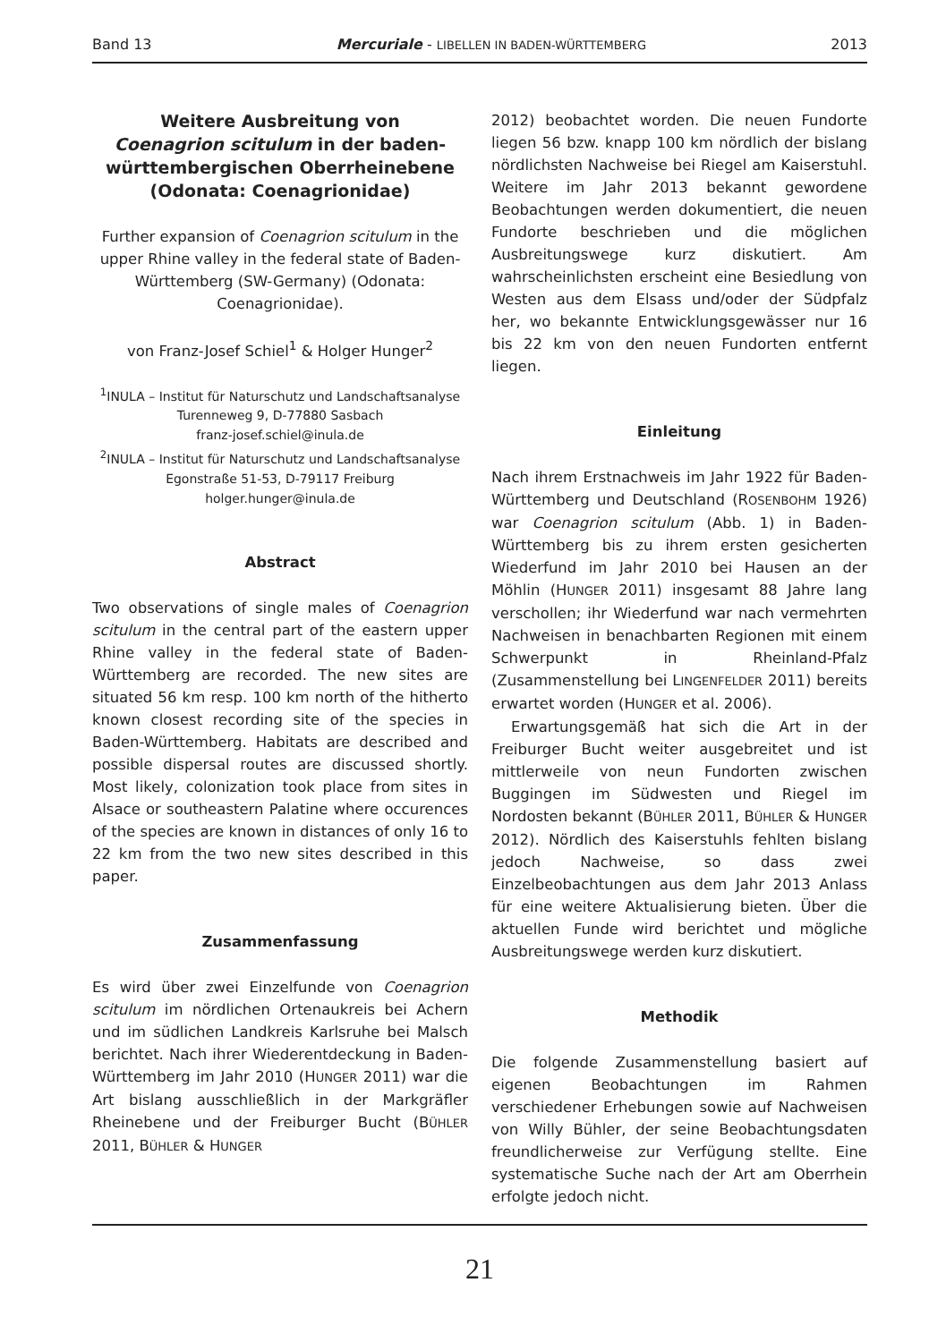Band 13 Mercuriale - LIBELLEN IN BADEN-WÜRTTEMBERG 2013
Weitere Ausbreitung von
Coenagrion scitulum in der baden-württembergischen Oberrheinebene (Odonata: Coenagrionidae)
Further expansion of Coenagrion scitulum in the upper Rhine valley in the federal state of Baden-Württemberg (SW-Germany) (Odonata: Coenagrionidae).
von Franz-Josef Schiel<sup>1</sup> & Holger Hunger<sup>2</sup>
<sup>1</sup> INULA – Institut für Naturschutz und Landschaftsanalyse
Turenneweg 9, D-77880 Sasbach
franz-josef.schiel@inula.de
<sup>2</sup> INULA – Institut für Naturschutz und Landschaftsanalyse
Egonstraße 51-53, D-79117 Freiburg
holger.hunger@inula.de
Abstract
Two observations of single males of Coenagrion scitulum in the central part of the eastern upper Rhine valley in the federal state of Baden-Württemberg are recorded. The new sites are situated 56 km resp. 100 km north of the hitherto known closest recording site of the species in Baden-Württemberg. Habitats are described and possible dispersal routes are discussed shortly. Most likely, colonization took place from sites in Alsace or southeastern Palatine where occurences of the species are known in distances of only 16 to 22 km from the two new sites described in this paper.
Zusammenfassung
Es wird über zwei Einzelfunde von Coenagrion scitulum im nördlichen Ortenaukreis bei Achern und im südlichen Landkreis Karlsruhe bei Malsch berichtet. Nach ihrer Wiederentdeckung in Baden-Württemberg im Jahr 2010 (HUNGER 2011) war die Art bislang ausschließlich in der Markgräfler Rheinebene und der Freiburger Bucht (BÜHLER 2011, BÜHLER & HUNGER
2012) beobachtet worden. Die neuen Fundorte liegen 56 bzw. knapp 100 km nördlich der bislang nördlichsten Nachweise bei Riegel am Kaiserstuhl. Weitere im Jahr 2013 bekannt gewordene Beobachtungen werden dokumentiert, die neuen Fundorte beschrieben und die möglichen Ausbreitungswege kurz diskutiert. Am wahrscheinlichsten erscheint eine Besiedlung von Westen aus dem Elsass und/oder der Südpfalz her, wo bekannte Entwicklungsgewässer nur 16 bis 22 km von den neuen Fundorten entfernt liegen.
Einleitung
Nach ihrem Erstnachweis im Jahr 1922 für Baden-Württemberg und Deutschland (ROSENBOHM 1926) war Coenagrion scitulum (Abb. 1) in Baden-Württemberg bis zu ihrem ersten gesicherten Wiederfund im Jahr 2010 bei Hausen an der Möhlin (HUNGER 2011) insgesamt 88 Jahre lang verschollen; ihr Wiederfund war nach vermehrten Nachweisen in benachbarten Regionen mit einem Schwerpunkt in Rheinland-Pfalz (Zusammenstellung bei LINGENFELDER 2011) bereits erwartet worden (HUNGER et al. 2006).
Erwartungsgemäß hat sich die Art in der Freiburger Bucht weiter ausgebreitet und ist mittlerweile von neun Fundorten zwischen Buggingen im Südwesten und Riegel im Nordosten bekannt (BÜHLER 2011, BÜHLER & HUNGER 2012). Nördlich des Kaiserstuhls fehlten bislang jedoch Nachweise, so dass zwei Einzelbeobachtungen aus dem Jahr 2013 Anlass für eine weitere Aktualisierung bieten. Über die aktuellen Funde wird berichtet und mögliche Ausbreitungswege werden kurz diskutiert.
Methodik
Die folgende Zusammenstellung basiert auf eigenen Beobachtungen im Rahmen verschiedener Erhebungen sowie auf Nachweisen von Willy Bühler, der seine Beobachtungsdaten freundlicherweise zur Verfügung stellte. Eine systematische Suche nach der Art am Oberrhein erfolgte jedoch nicht.
21